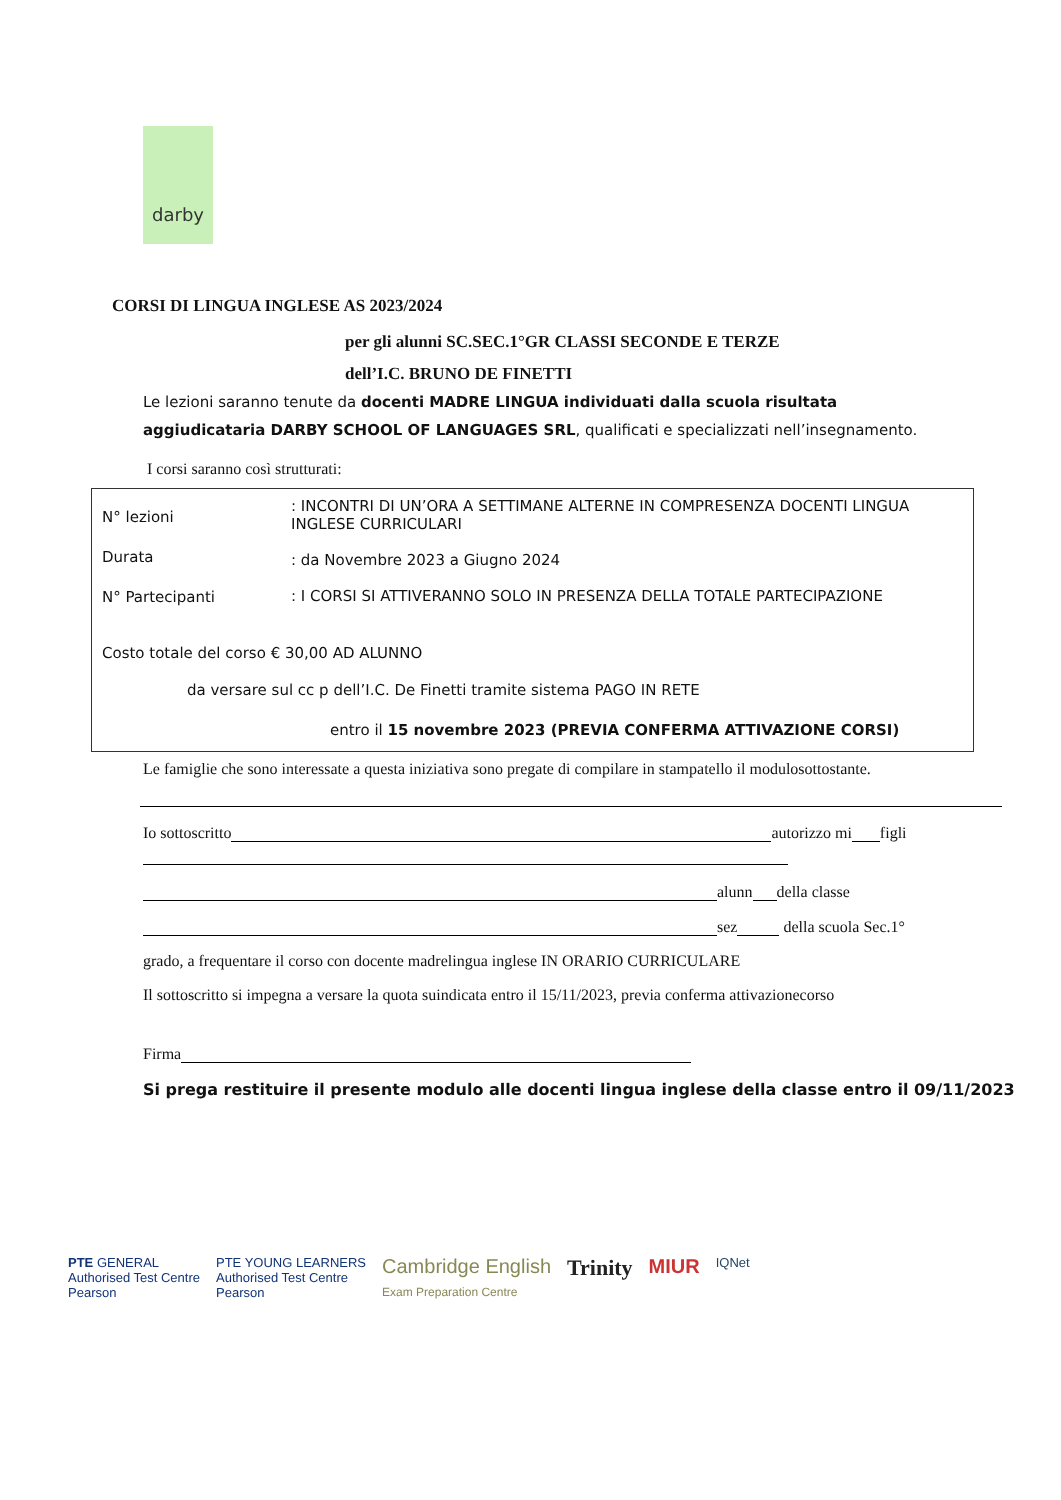darby
CORSI DI LINGUA INGLESE AS 2023/2024
per gli alunni SC.SEC.1°GR CLASSI SECONDE E TERZE
dell’I.C. BRUNO DE FINETTI
Le lezioni saranno tenute da docenti MADRE LINGUA individuati dalla scuola risultata aggiudicataria DARBY SCHOOL OF LANGUAGES SRL, qualificati e specializzati nell’insegnamento.
I corsi saranno così strutturati:
N° lezioni
Durata
N° Partecipanti
: INCONTRI DI UN’ORA A SETTIMANE ALTERNE IN COMPRESENZA DOCENTI LINGUA INGLESE CURRICULARI
: da Novembre 2023 a Giugno 2024
: I CORSI SI ATTIVERANNO SOLO IN PRESENZA DELLA TOTALE PARTECIPAZIONE
Costo totale del corso € 30,00 AD ALUNNO
da versare sul cc p dell’I.C. De Finetti tramite sistema PAGO IN RETE
entro il 15 novembre 2023 (PREVIA CONFERMA ATTIVAZIONE CORSI)
Le famiglie che sono interessate a questa iniziativa sono pregate di compilare in stampatello il modulosottostante.
Io sottoscritto autorizzo mi figli
alunn della classe
sez della scuola Sec.1°
grado, a frequentare il corso con docente madrelingua inglese IN ORARIO CURRICULARE
Il sottoscritto si impegna a versare la quota suindicata entro il 15/11/2023, previa conferma attivazionecorso
Firma
Si prega restituire il presente modulo alle docenti lingua inglese della classe entro il 09/11/2023
PTE GENERAL
Authorised Test Centre
Pearson
PTE YOUNG LEARNERS
Authorised Test Centre
Pearson
Cambridge English
Exam Preparation Centre
Trinity MIUR
IQNet